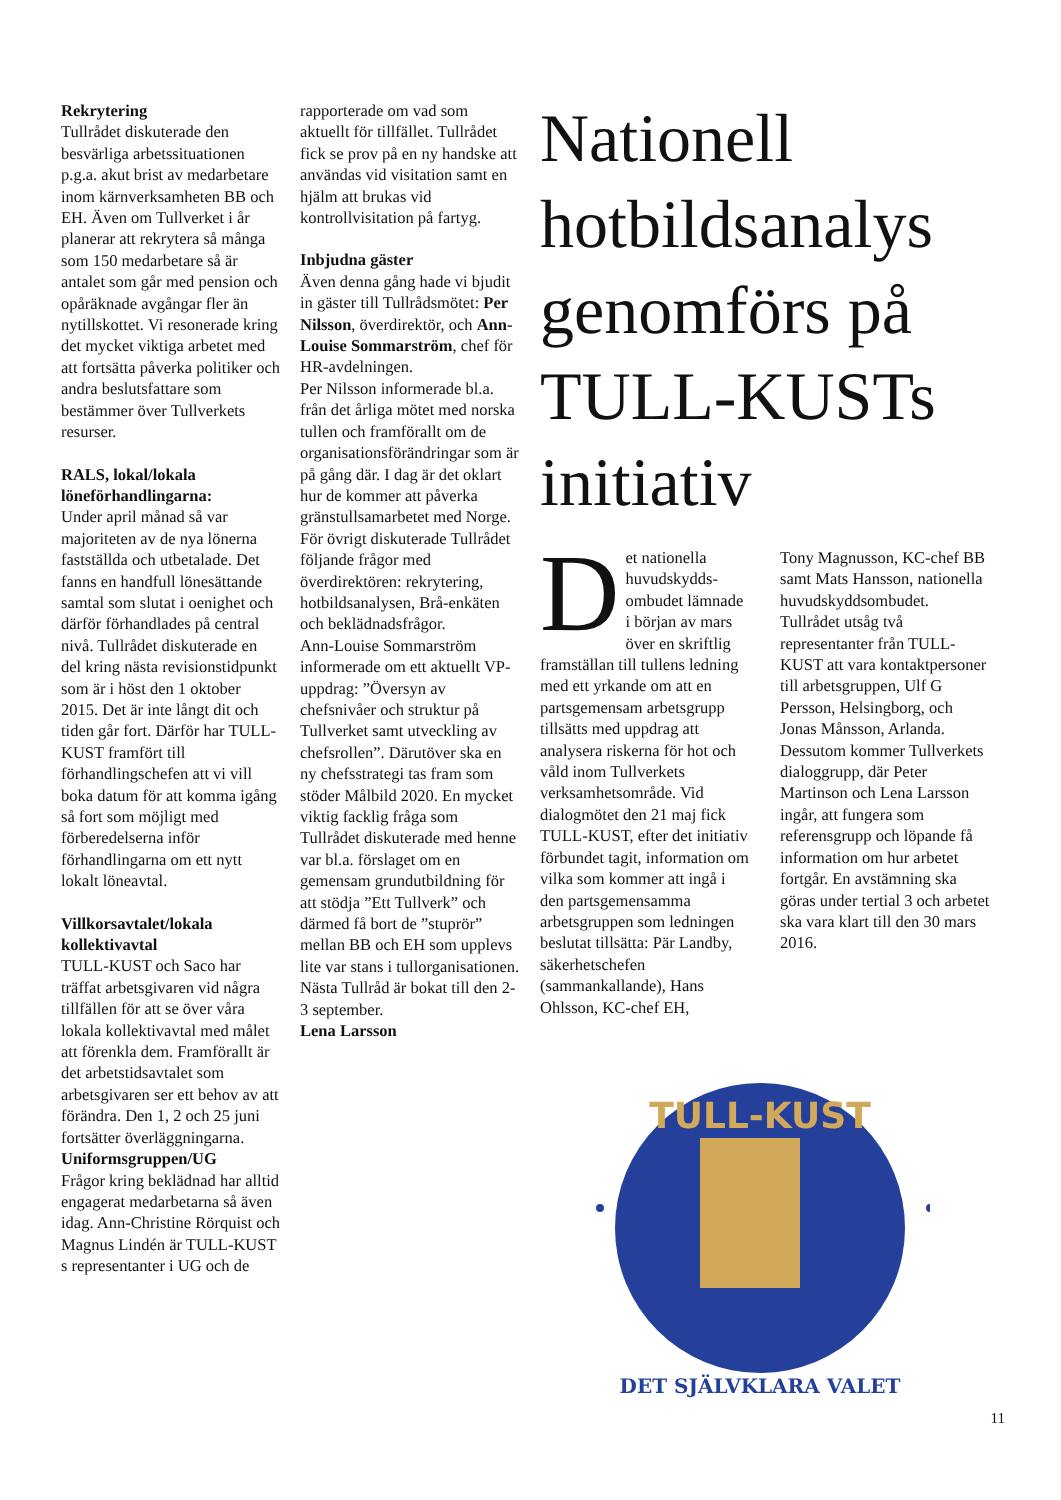Rekrytering
Tullrådet diskuterade den besvärliga arbetssituationen p.g.a. akut brist av medarbetare inom kärnverksamheten BB och EH. Även om Tullverket i år planerar att rekrytera så många som 150 medarbetare så är antalet som går med pension och opåräknade avgångar fler än nytillskottet. Vi resonerade kring det mycket viktiga arbetet med att fortsätta påverka politiker och andra beslutsfattare som bestämmer över Tullverkets resurser.
RALS, lokal/lokala löneförhandlingarna:
Under april månad så var majoriteten av de nya lönerna fastställda och utbetalade. Det fanns en handfull lönesättande samtal som slutat i oenighet och därför förhandlades på central nivå. Tullrådet diskuterade en del kring nästa revisionstidpunkt som är i höst den 1 oktober 2015. Det är inte långt dit och tiden går fort. Därför har TULL-KUST framfört till förhandlingschefen att vi vill boka datum för att komma igång så fort som möjligt med förberedelserna inför förhandlingarna om ett nytt lokalt löneavtal.
Villkorsavtalet/lokala kollektivavtal
TULL-KUST och Saco har träffat arbetsgivaren vid några tillfällen för att se över våra lokala kollektivavtal med målet att förenkla dem. Framförallt är det arbetstidsavtalet som arbetsgivaren ser ett behov av att förändra. Den 1, 2 och 25 juni fortsätter överläggningarna.
Uniformsgruppen/UG
Frågor kring beklädnad har alltid engagerat medarbetarna så även idag. Ann-Christine Rörquist och Magnus Lindén är TULL-KUST s representanter i UG och de
rapporterade om vad som aktuellt för tillfället. Tullrådet fick se prov på en ny handske att användas vid visitation samt en hjälm att brukas vid kontrollvisitation på fartyg.
Inbjudna gäster
Även denna gång hade vi bjudit in gäster till Tullrådsmötet: Per Nilsson, överdirektör, och Ann-Louise Sommarström, chef för HR-avdelningen.
Per Nilsson informerade bl.a. från det årliga mötet med norska tullen och framförallt om de organisationsförändringar som är på gång där. I dag är det oklart hur de kommer att påverka gränstullsamarbetet med Norge. För övrigt diskuterade Tullrådet följande frågor med överdirektören: rekrytering, hotbildsanalysen, Brå-enkäten och beklädnadsfrågor.
Ann-Louise Sommarström informerade om ett aktuellt VP-uppdrag: ”Översyn av chefsnivåer och struktur på Tullverket samt utveckling av chefsrollen”. Därutöver ska en ny chefsstrategi tas fram som stöder Målbild 2020. En mycket viktig facklig fråga som Tullrådet diskuterade med henne var bl.a. förslaget om en gemensam grundutbildning för att stödja ”Ett Tullverk” och därmed få bort de ”stuprör” mellan BB och EH som upplevs lite var stans i tullorganisationen. Nästa Tullråd är bokat till den 2-3 september.
Lena Larsson
Nationell hotbildsanalys genomförs på TULL-KUSTs initiativ
Det nationella huvudskydds-ombudet lämnade i början av mars över en skriftlig framställan till tullens ledning med ett yrkande om att en partsgemensam arbetsgrupp tillsätts med uppdrag att analysera riskerna för hot och våld inom Tullverkets verksamhetsområde. Vid dialogmötet den 21 maj fick TULL-KUST, efter det initiativ förbundet tagit, information om vilka som kommer att ingå i den partsgemensamma arbetsgruppen som ledningen beslutat tillsätta: Pär Landby, säkerhetschefen (sammankallande), Hans Ohlsson, KC-chef EH,
Tony Magnusson, KC-chef BB samt Mats Hansson, nationella huvudskyddsombudet. Tullrådet utsåg två representanter från TULL-KUST att vara kontaktpersoner till arbetsgruppen, Ulf G Persson, Helsingborg, och Jonas Månsson, Arlanda. Dessutom kommer Tullverkets dialoggrupp, där Peter Martinson och Lena Larsson ingår, att fungera som referensgrupp och löpande få information om hur arbetet fortgår. En avstämning ska göras under tertial 3 och arbetet ska vara klart till den 30 mars 2016.
TULL-KUST
DET SJÄLVKLARA VALET
11